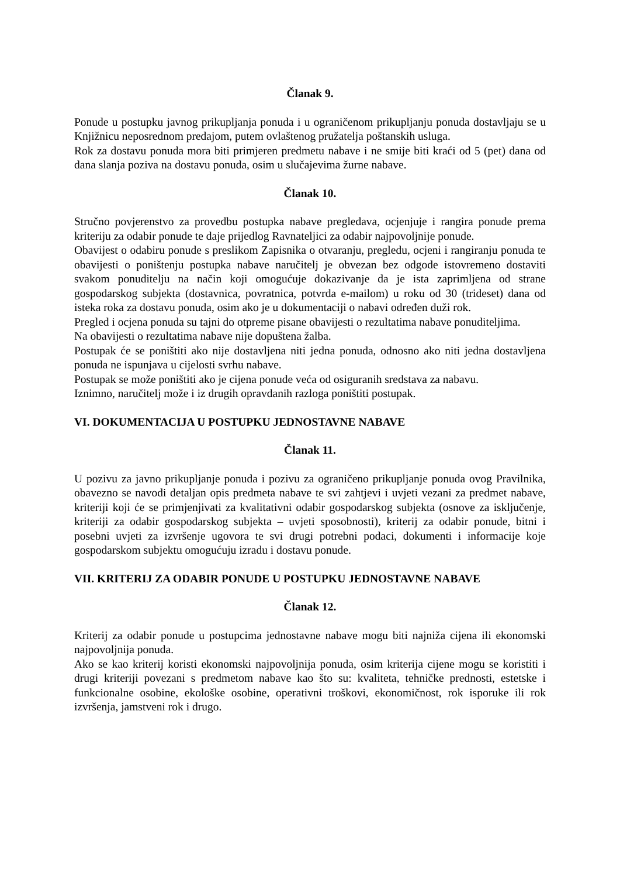Članak 9.
Ponude u postupku javnog prikupljanja ponuda i u ograničenom prikupljanju ponuda dostavljaju se u Knjižnicu neposrednom predajom, putem ovlaštenog pružatelja poštanskih usluga.
Rok za dostavu ponuda mora biti primjeren predmetu nabave i ne smije biti kraći od 5 (pet) dana od dana slanja poziva na dostavu ponuda, osim u slučajevima žurne nabave.
Članak 10.
Stručno povjerenstvo za provedbu postupka nabave pregledava, ocjenjuje i rangira ponude prema kriteriju za odabir ponude te daje prijedlog Ravnateljici za odabir najpovoljnije ponude.
Obavijest o odabiru ponude s preslikom Zapisnika o otvaranju, pregledu, ocjeni i rangiranju ponuda te obavijesti o poništenju postupka nabave naručitelj je obvezan bez odgode istovremeno dostaviti svakom ponuditelju na način koji omogućuje dokazivanje da je ista zaprimljena od strane gospodarskog subjekta (dostavnica, povratnica, potvrda e-mailom) u roku od 30 (trideset) dana od isteka roka za dostavu ponuda, osim ako je u dokumentaciji o nabavi određen duži rok.
Pregled i ocjena ponuda su tajni do otpreme pisane obavijesti o rezultatima nabave ponuditeljima.
Na obavijesti o rezultatima nabave nije dopuštena žalba.
Postupak će se poništiti ako nije dostavljena niti jedna ponuda, odnosno ako niti jedna dostavljena ponuda ne ispunjava u cijelosti svrhu nabave.
Postupak se može poništiti ako je cijena ponude veća od osiguranih sredstava za nabavu.
Iznimno, naručitelj može i iz drugih opravdanih razloga poništiti postupak.
VI. DOKUMENTACIJA U POSTUPKU JEDNOSTAVNE NABAVE
Članak 11.
U pozivu za javno prikupljanje ponuda i pozivu za ograničeno prikupljanje ponuda ovog Pravilnika, obavezno se navodi detaljan opis predmeta nabave te svi zahtjevi i uvjeti vezani za predmet nabave, kriteriji koji će se primjenjivati za kvalitativni odabir gospodarskog subjekta (osnove za isključenje, kriteriji za odabir gospodarskog subjekta – uvjeti sposobnosti), kriterij za odabir ponude, bitni i posebni uvjeti za izvršenje ugovora te svi drugi potrebni podaci, dokumenti i informacije koje gospodarskom subjektu omogućuju izradu i dostavu ponude.
VII. KRITERIJ ZA ODABIR PONUDE U POSTUPKU JEDNOSTAVNE NABAVE
Članak 12.
Kriterij za odabir ponude u postupcima jednostavne nabave mogu biti najniža cijena ili ekonomski najpovoljnija ponuda.
Ako se kao kriterij koristi ekonomski najpovoljnija ponuda, osim kriterija cijene mogu se koristiti i drugi kriteriji povezani s predmetom nabave kao što su: kvaliteta, tehničke prednosti, estetske i funkcionalne osobine, ekološke osobine, operativni troškovi, ekonomičnost, rok isporuke ili rok izvršenja, jamstveni rok i drugo.